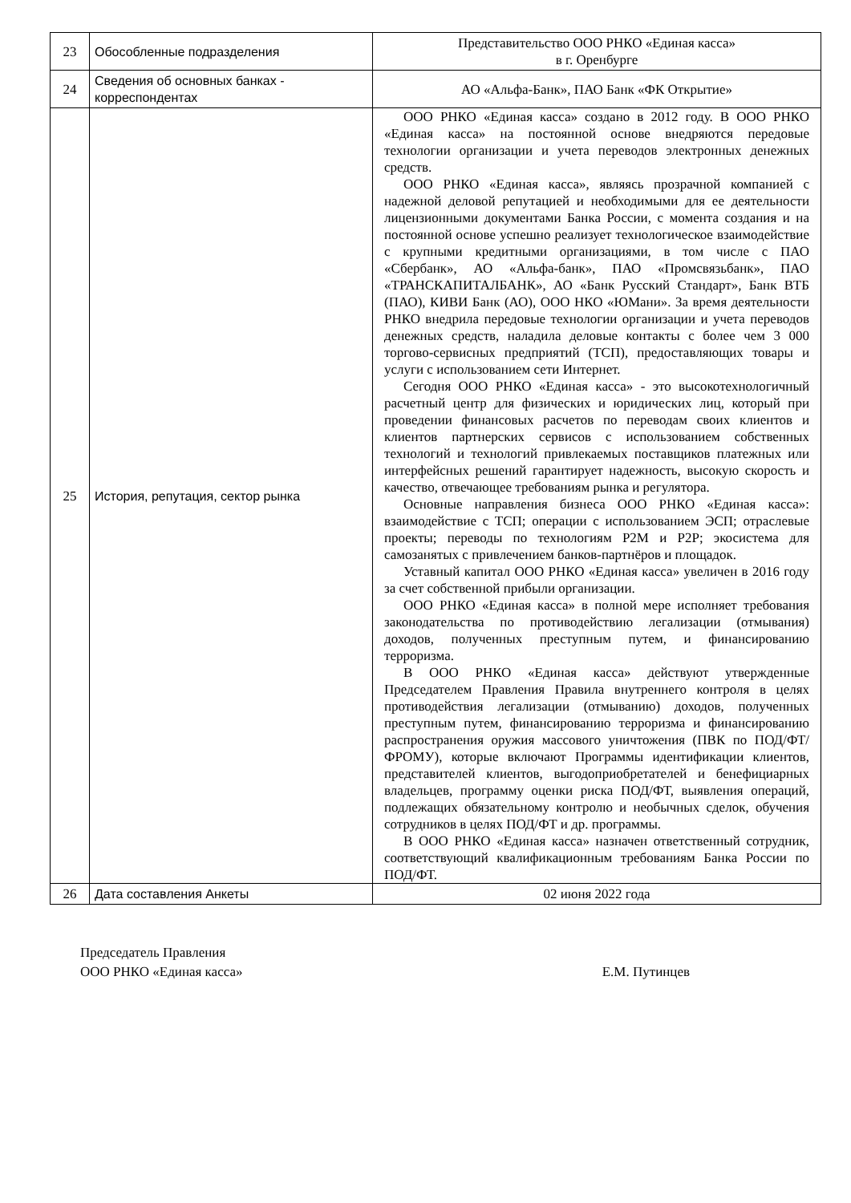| 23 | Обособленные подразделения | Представительство ООО РНКО «Единая касса» в г. Оренбурге |
| 24 | Сведения об основных банках - корреспондентах | АО «Альфа-Банк», ПАО Банк «ФК Открытие» |
| 25 | История, репутация, сектор рынка | ООО РНКО «Единая касса» создано в 2012 году. В ООО РНКО «Единая касса» на постоянной основе внедряются передовые технологии организации и учета переводов электронных денежных средств. ООО РНКО «Единая касса», являясь прозрачной компанией с надежной деловой репутацией и необходимыми для ее деятельности лицензионными документами Банка России, с момента создания и на постоянной основе успешно реализует технологическое взаимодействие с крупными кредитными организациями, в том числе с ПАО «Сбербанк», АО «Альфа-банк», ПАО «Промсвязьбанк», ПАО «ТРАНСКАПИТАЛБАНК», АО «Банк Русский Стандарт», Банк ВТБ (ПАО), КИВИ Банк (АО), ООО НКО «ЮМани». За время деятельности РНКО внедрила передовые технологии организации и учета переводов денежных средств, наладила деловые контакты с более чем 3 000 торгово-сервисных предприятий (ТСП), предоставляющих товары и услуги с использованием сети Интернет. Сегодня ООО РНКО «Единая касса» - это высокотехнологичный расчетный центр для физических и юридических лиц, который при проведении финансовых расчетов по переводам своих клиентов и клиентов партнерских сервисов с использованием собственных технологий и технологий привлекаемых поставщиков платежных или интерфейсных решений гарантирует надежность, высокую скорость и качество, отвечающее требованиям рынка и регулятора. Основные направления бизнеса ООО РНКО «Единая касса»: взаимодействие с ТСП; операции с использованием ЭСП; отраслевые проекты; переводы по технологиям P2M и P2P; экосистема для самозанятых с привлечением банков-партнёров и площадок. Уставный капитал ООО РНКО «Единая касса» увеличен в 2016 году за счет собственной прибыли организации. ООО РНКО «Единая касса» в полной мере исполняет требования законодательства по противодействию легализации (отмывания) доходов, полученных преступным путем, и финансированию терроризма. В ООО РНКО «Единая касса» действуют утвержденные Председателем Правления Правила внутреннего контроля в целях противодействия легализации (отмыванию) доходов, полученных преступным путем, финансированию терроризма и финансированию распространения оружия массового уничтожения (ПВК по ПОД/ФТ/ФРОМУ), которые включают Программы идентификации клиентов, представителей клиентов, выгодоприобретателей и бенефициарных владельцев, программу оценки риска ПОД/ФТ, выявления операций, подлежащих обязательному контролю и необычных сделок, обучения сотрудников в целях ПОД/ФТ и др. программы. В ООО РНКО «Единая касса» назначен ответственный сотрудник, соответствующий квалификационным требованиям Банка России по ПОД/ФТ. |
| 26 | Дата составления Анкеты | 02 июня 2022 года |
Председатель Правления
ООО РНКО «Единая касса»
Е.М. Путинцев